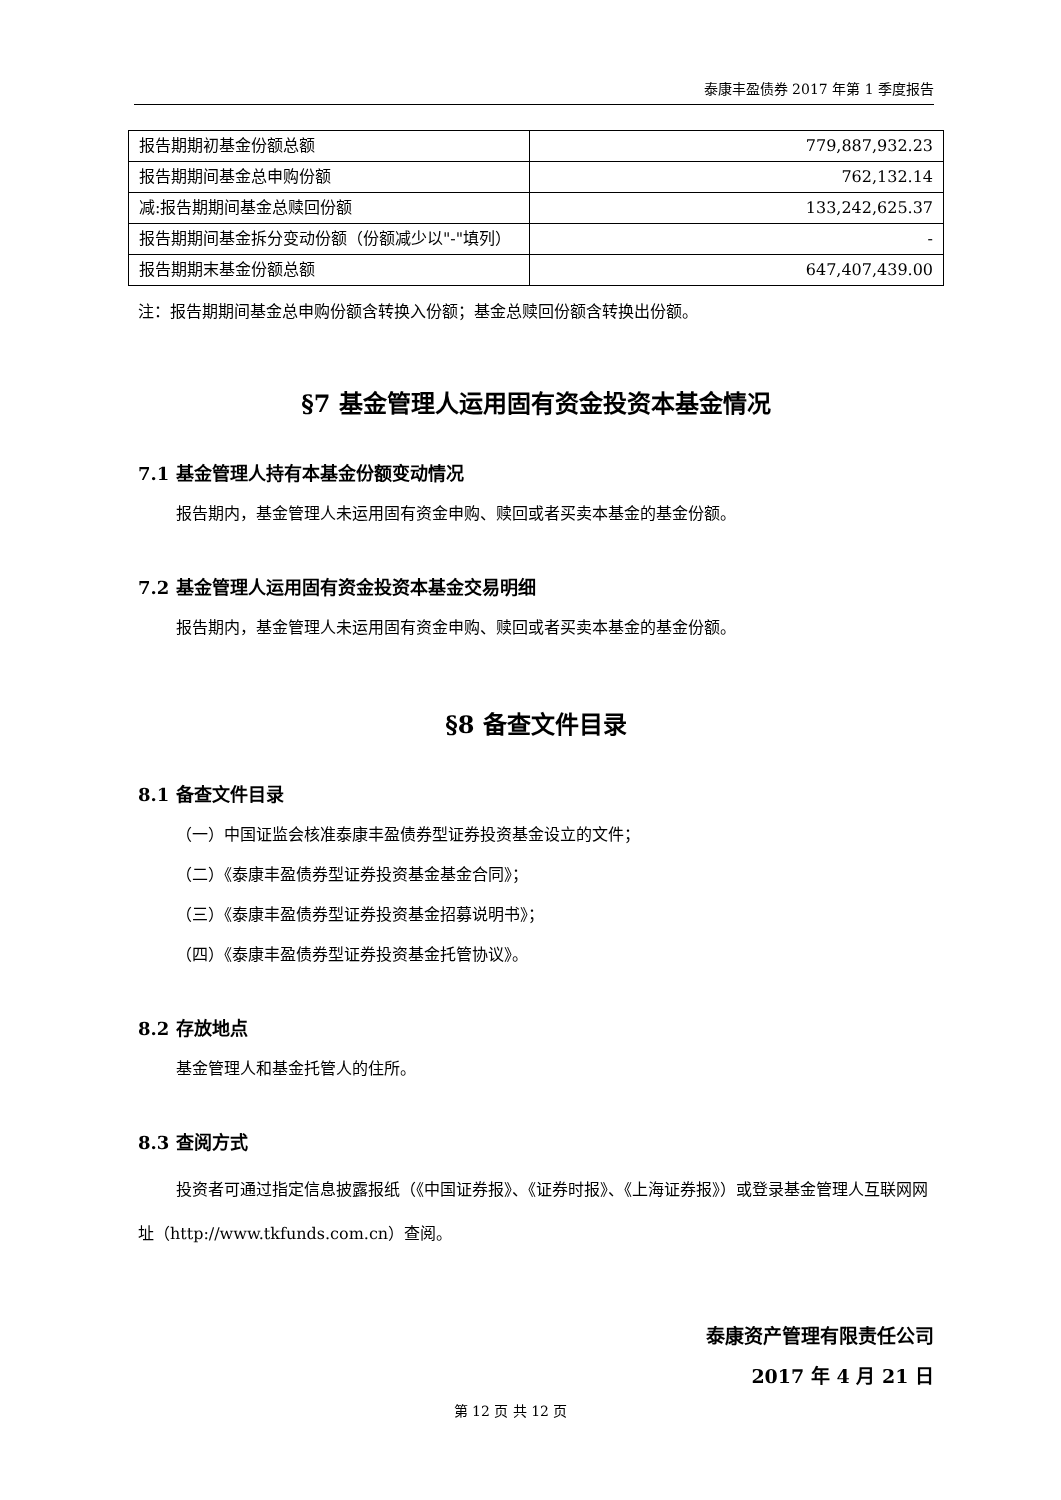泰康丰盈债券 2017 年第 1 季度报告
| 报告期期初基金份额总额 | 779,887,932.23 |
| 报告期期间基金总申购份额 | 762,132.14 |
| 减:报告期期间基金总赎回份额 | 133,242,625.37 |
| 报告期期间基金拆分变动份额（份额减少以"-"填列） | - |
| 报告期期末基金份额总额 | 647,407,439.00 |
注：报告期期间基金总申购份额含转换入份额；基金总赎回份额含转换出份额。
§7 基金管理人运用固有资金投资本基金情况
7.1 基金管理人持有本基金份额变动情况
报告期内，基金管理人未运用固有资金申购、赎回或者买卖本基金的基金份额。
7.2 基金管理人运用固有资金投资本基金交易明细
报告期内，基金管理人未运用固有资金申购、赎回或者买卖本基金的基金份额。
§8 备查文件目录
8.1 备查文件目录
（一）中国证监会核准泰康丰盈债券型证券投资基金设立的文件；
（二）《泰康丰盈债券型证券投资基金基金合同》；
（三）《泰康丰盈债券型证券投资基金招募说明书》；
（四）《泰康丰盈债券型证券投资基金托管协议》。
8.2 存放地点
基金管理人和基金托管人的住所。
8.3 查阅方式
投资者可通过指定信息披露报纸（《中国证券报》、《证券时报》、《上海证券报》）或登录基金管理人互联网网址（http://www.tkfunds.com.cn）查阅。
泰康资产管理有限责任公司
2017 年 4 月 21 日
第 12 页 共 12 页